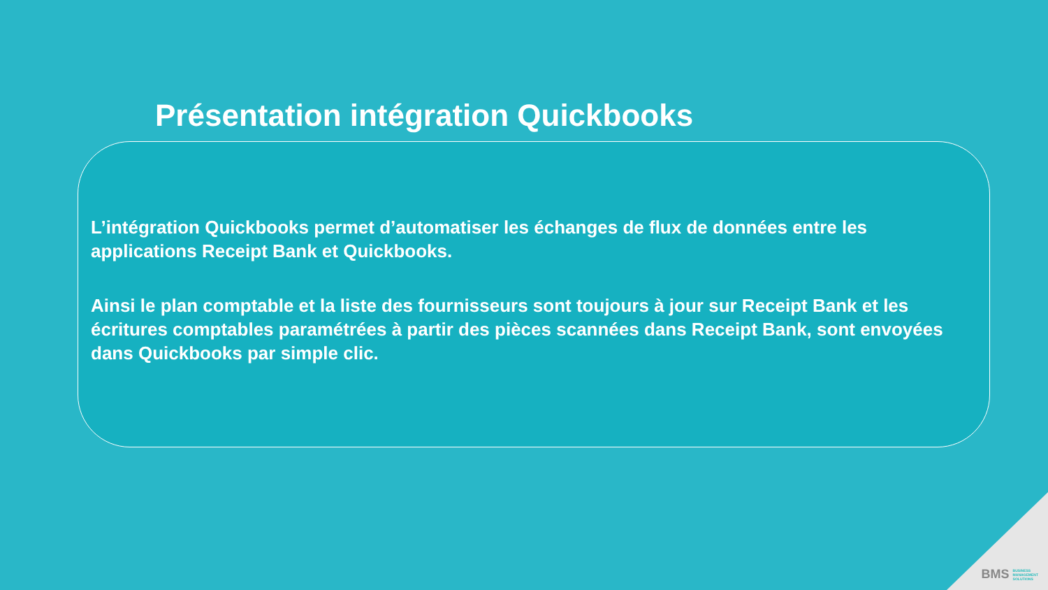Présentation intégration Quickbooks
L’intégration Quickbooks permet d’automatiser les échanges de flux de données entre les applications Receipt Bank et Quickbooks.
Ainsi le plan comptable et la liste des fournisseurs sont toujours à jour sur Receipt Bank et les écritures comptables paramétrées à partir des pièces scannées dans Receipt Bank, sont envoyées dans Quickbooks par simple clic.
BMS BUSINESS
MANAGEMENT
SOLUTIONS